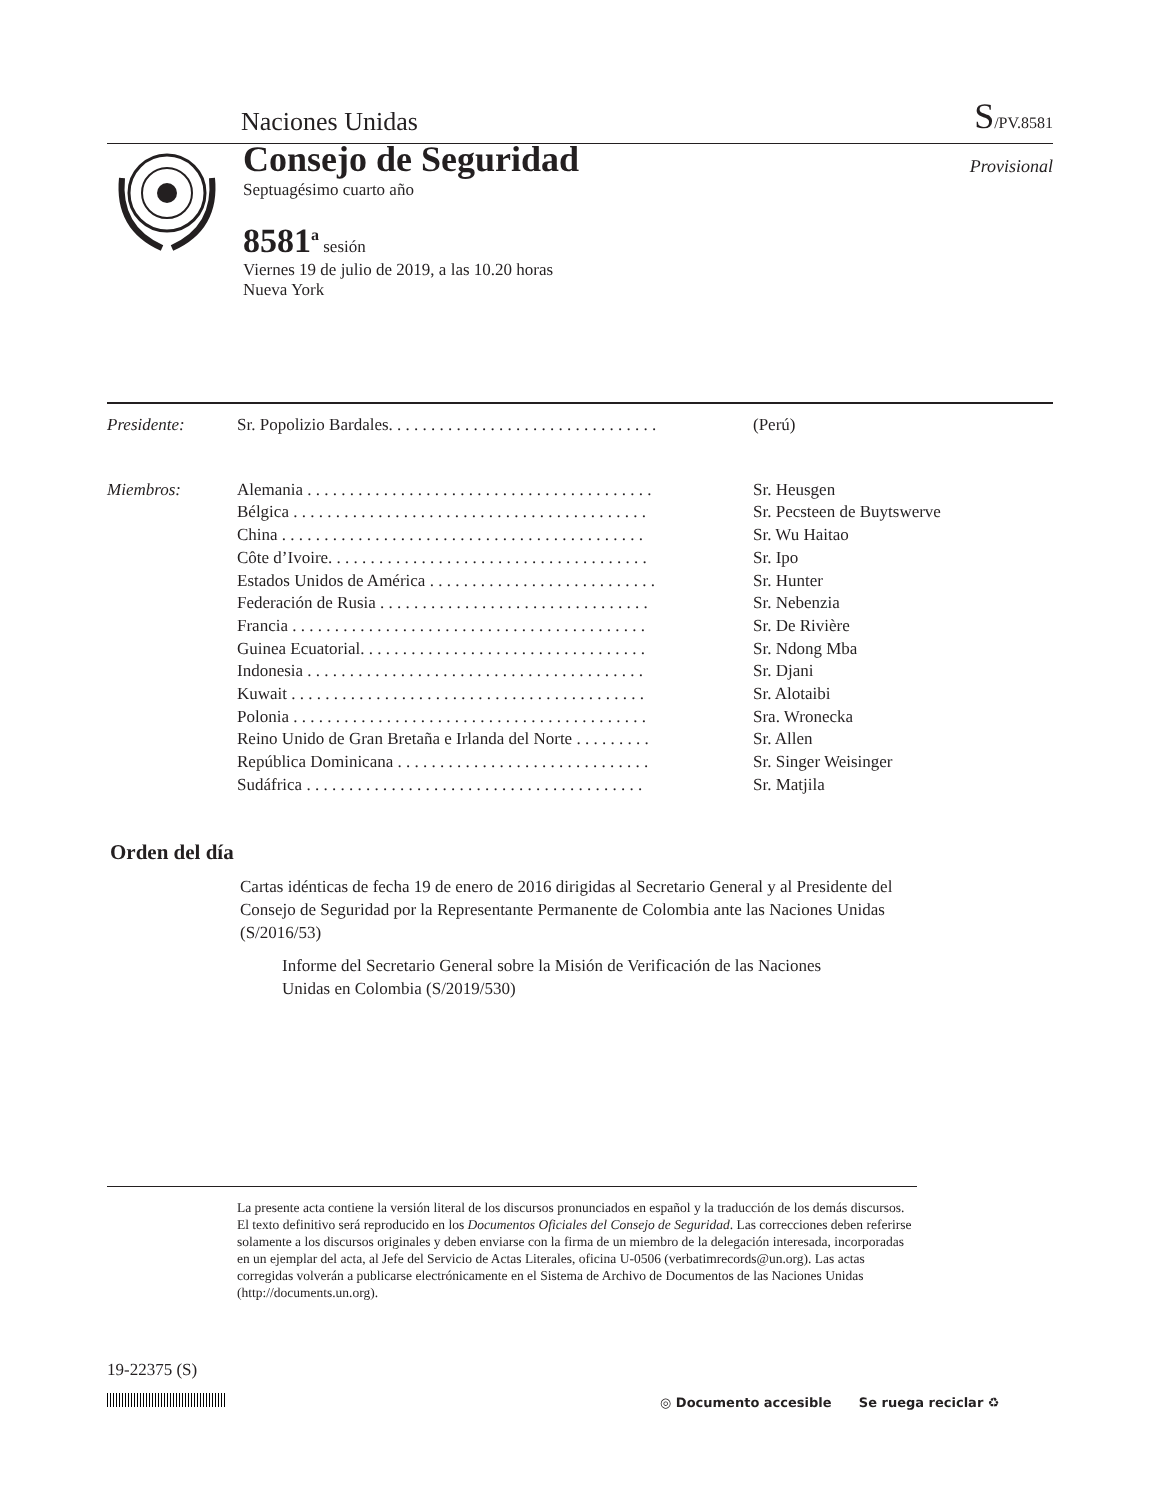Naciones Unidas S/PV.8581
Consejo de Seguridad
Septuagésimo cuarto año
8581<sup>a</sup> sesión
Viernes 19 de julio de 2019, a las 10.20 horas
Nueva York
Provisional
Presidente: Sr. Popolizio Bardales. . . . . . . . . . . . . . . . . . . . . . . . . . . . . . . . (Perú)
Miembros: Alemania . . . . . . . . . . . . . . . . . . . . . . . . . . . . . . . . . . . . . . . . . Sr. Heusgen
Bélgica . . . . . . . . . . . . . . . . . . . . . . . . . . . . . . . . . . . . . . . . . . Sr. Pecsteen de Buytswerve
China . . . . . . . . . . . . . . . . . . . . . . . . . . . . . . . . . . . . . . . . . . . Sr. Wu Haitao
Côte d’Ivoire. . . . . . . . . . . . . . . . . . . . . . . . . . . . . . . . . . . . . . Sr. Ipo
Estados Unidos de América . . . . . . . . . . . . . . . . . . . . . . . . . . . Sr. Hunter
Federación de Rusia . . . . . . . . . . . . . . . . . . . . . . . . . . . . . . . . Sr. Nebenzia
Francia . . . . . . . . . . . . . . . . . . . . . . . . . . . . . . . . . . . . . . . . . . Sr. De Rivière
Guinea Ecuatorial. . . . . . . . . . . . . . . . . . . . . . . . . . . . . . . . . . Sr. Ndong Mba
Indonesia . . . . . . . . . . . . . . . . . . . . . . . . . . . . . . . . . . . . . . . . Sr. Djani
Kuwait . . . . . . . . . . . . . . . . . . . . . . . . . . . . . . . . . . . . . . . . . . Sr. Alotaibi
Polonia . . . . . . . . . . . . . . . . . . . . . . . . . . . . . . . . . . . . . . . . . . Sra. Wronecka
Reino Unido de Gran Bretaña e Irlanda del Norte . . . . . . . . . Sr. Allen
República Dominicana . . . . . . . . . . . . . . . . . . . . . . . . . . . . . . Sr. Singer Weisinger
Sudáfrica . . . . . . . . . . . . . . . . . . . . . . . . . . . . . . . . . . . . . . . . Sr. Matjila
Orden del día
Cartas idénticas de fecha 19 de enero de 2016 dirigidas al Secretario General y al Presidente del Consejo de Seguridad por la Representante Permanente de Colombia ante las Naciones Unidas (S/2016/53)
Informe del Secretario General sobre la Misión de Verificación de las Naciones Unidas en Colombia (S/2019/530)
La presente acta contiene la versión literal de los discursos pronunciados en español y la traducción de los demás discursos. El texto definitivo será reproducido en los Documentos Oficiales del Consejo de Seguridad. Las correcciones deben referirse solamente a los discursos originales y deben enviarse con la firma de un miembro de la delegación interesada, incorporadas en un ejemplar del acta, al Jefe del Servicio de Actas Literales, oficina U-0506 (verbatimrecords@un.org). Las actas corregidas volverán a publicarse electrónicamente en el Sistema de Archivo de Documentos de las Naciones Unidas (http://documents.un.org).
19-22375 (S)
◎ Documento accesible Se ruega reciclar ♻